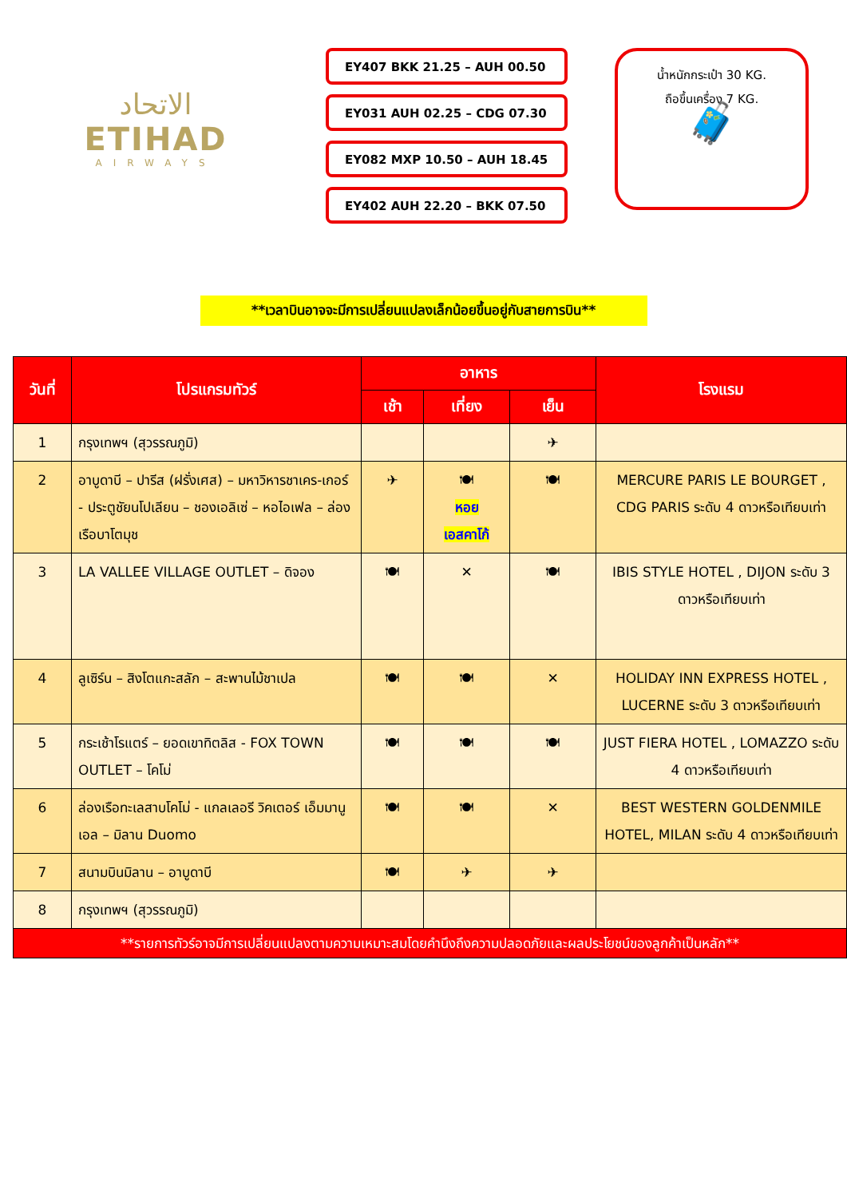الاتحاد
ETIHAD
AIRWAYS
EY407 BKK 21.25 – AUH 00.50
EY031 AUH 02.25 – CDG 07.30
EY082 MXP 10.50 – AUH 18.45
EY402 AUH 22.20 – BKK 07.50
น้ำหนักกระเป๋า 30 KG.
ถือขึ้นเครื่อง 7 KG.
🧳
**เวลาบินอาจจะมีการเปลี่ยนแปลงเล็กน้อยขึ้นอยู่กับสายการบิน**
| วันที่ | โปรแกรมทัวร์ | อาหาร | | | โรงแรม |
| --- | --- | --- | --- | --- | --- |
| | | เช้า | เที่ยง | เย็น | |
| 1 | กรุงเทพฯ (สุวรรณภูมิ) | | | ✈ | |
| 2 | อาบูดาบี – ปารีส (ฝรั่งเศส) – มหาวิหารชาเคร-เกอร์ - ประตูชัยนโปเลียน – ชองเอลิเซ่ – หอไอเฟล – ล่องเรือบาโตมุช | ✈ | 🍽 หอย เอสคาโก้ | 🍽 | MERCURE PARIS LE BOURGET , CDG PARIS ระดับ 4 ดาวหรือเทียบเท่า |
| 3 | LA VALLEE VILLAGE OUTLET – ดิจอง | 🍽 | ✕ | 🍽 | IBIS STYLE HOTEL , DIJON ระดับ 3 ดาวหรือเทียบเท่า |
| 4 | ลูเซิร์น – สิงโตแกะสลัก – สะพานไม้ชาเปล | 🍽 | 🍽 | ✕ | HOLIDAY INN EXPRESS HOTEL , LUCERNE ระดับ 3 ดาวหรือเทียบเท่า |
| 5 | กระเช้าโรแตร์ – ยอดเขาทิตลิส - FOX TOWN OUTLET – โคโม่ | 🍽 | 🍽 | 🍽 | JUST FIERA HOTEL , LOMAZZO ระดับ 4 ดาวหรือเทียบเท่า |
| 6 | ล่องเรือทะเลสาบโคโม่ - แกลเลอรี วิคเตอร์ เอ็มมานูเอล – มิลาน Duomo | 🍽 | 🍽 | ✕ | BEST WESTERN GOLDENMILE HOTEL, MILAN ระดับ 4 ดาวหรือเทียบเท่า |
| 7 | สนามบินมิลาน – อาบูดาบี | 🍽 | ✈ | ✈ | |
| 8 | กรุงเทพฯ (สุวรรณภูมิ) | | | | |
| **รายการทัวร์อาจมีการเปลี่ยนแปลงตามความเหมาะสมโดยคำนึงถึงความปลอดภัยและผลประโยชน์ของลูกค้าเป็นหลัก** | | | | | |